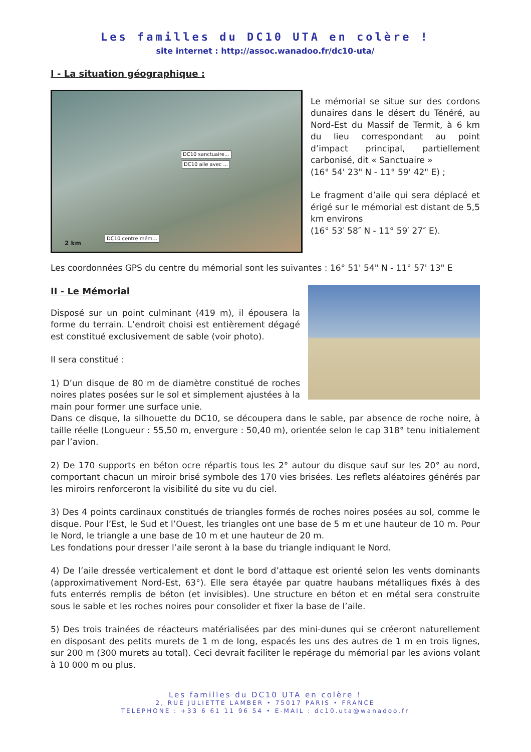Les familles du DC10 UTA en colère !
site internet : http://assoc.wanadoo.fr/dc10-uta/
I - La situation géographique :
DC10 sanctuaire...
DC10 aile avec ...
DC10 centre mém...
2 km
Le mémorial se situe sur des cordons dunaires dans le désert du Ténéré, au Nord-Est du Massif de Termit, à 6 km du lieu correspondant au point d’impact principal, partiellement carbonisé, dit « Sanctuaire »
(16° 54' 23" N - 11° 59' 42" E) ;
Le fragment d’aile qui sera déplacé et érigé sur le mémorial est distant de 5,5 km environs
(16° 53′ 58″ N - 11° 59′ 27″ E).
Les coordonnées GPS du centre du mémorial sont les suivantes : 16° 51' 54" N - 11° 57' 13" E
II - Le Mémorial
Disposé sur un point culminant (419 m), il épousera la forme du terrain. L’endroit choisi est entièrement dégagé est constitué exclusivement de sable (voir photo).
Il sera constitué :
1) D’un disque de 80 m de diamètre constitué de roches noires plates posées sur le sol et simplement ajustées à la main pour former une surface unie.
Dans ce disque, la silhouette du DC10, se découpera dans le sable, par absence de roche noire, à taille réelle (Longueur : 55,50 m, envergure : 50,40 m), orientée selon le cap 318° tenu initialement par l’avion.
2) De 170 supports en béton ocre répartis tous les 2° autour du disque sauf sur les 20° au nord, comportant chacun un miroir brisé symbole des 170 vies brisées. Les reflets aléatoires générés par les miroirs renforceront la visibilité du site vu du ciel.
3) Des 4 points cardinaux constitués de triangles formés de roches noires posées au sol, comme le disque. Pour l’Est, le Sud et l’Ouest, les triangles ont une base de 5 m et une hauteur de 10 m. Pour le Nord, le triangle a une base de 10 m et une hauteur de 20 m.
Les fondations pour dresser l’aile seront à la base du triangle indiquant le Nord.
4) De l’aile dressée verticalement et dont le bord d’attaque est orienté selon les vents dominants (approximativement Nord-Est, 63°). Elle sera étayée par quatre haubans métalliques fixés à des futs enterrés remplis de béton (et invisibles). Une structure en béton et en métal sera construite sous le sable et les roches noires pour consolider et fixer la base de l’aile.
5) Des trois trainées de réacteurs matérialisées par des mini-dunes qui se créeront naturellement en disposant des petits murets de 1 m de long, espacés les uns des autres de 1 m en trois lignes, sur 200 m (300 murets au total). Ceci devrait faciliter le repérage du mémorial par les avions volant à 10 000 m ou plus.
Les familles du DC10 UTA en colère !
2, RUE JULIETTE LAMBER • 75017 PARIS • FRANCE
TELEPHONE : +33 6 61 11 96 54 • E-MAIL : dc10.uta@wanadoo.fr